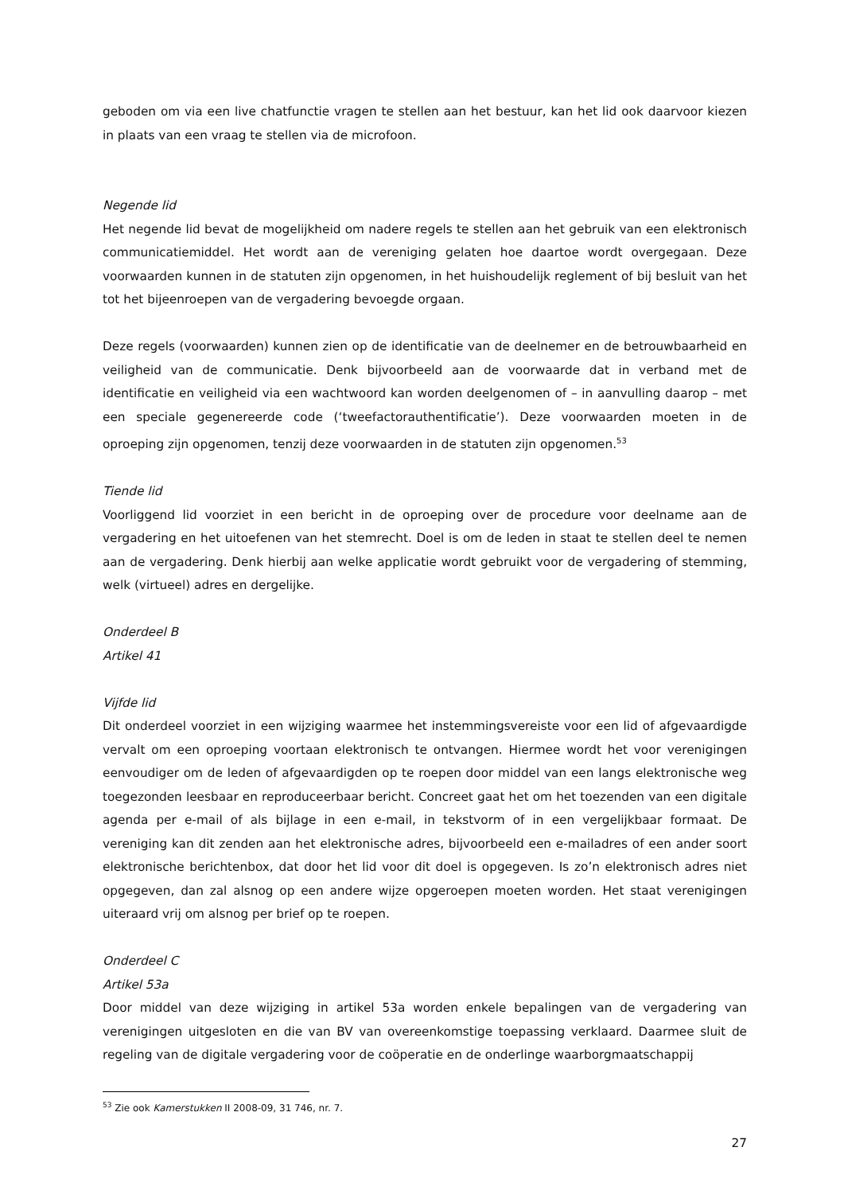geboden om via een live chatfunctie vragen te stellen aan het bestuur, kan het lid ook daarvoor kiezen in plaats van een vraag te stellen via de microfoon.
Negende lid
Het negende lid bevat de mogelijkheid om nadere regels te stellen aan het gebruik van een elektronisch communicatiemiddel. Het wordt aan de vereniging gelaten hoe daartoe wordt overgegaan. Deze voorwaarden kunnen in de statuten zijn opgenomen, in het huishoudelijk reglement of bij besluit van het tot het bijeenroepen van de vergadering bevoegde orgaan.
Deze regels (voorwaarden) kunnen zien op de identificatie van de deelnemer en de betrouwbaarheid en veiligheid van de communicatie. Denk bijvoorbeeld aan de voorwaarde dat in verband met de identificatie en veiligheid via een wachtwoord kan worden deelgenomen of – in aanvulling daarop – met een speciale gegenereerde code (‘tweefactorauthentificatie’). Deze voorwaarden moeten in de oproeping zijn opgenomen, tenzij deze voorwaarden in de statuten zijn opgenomen.<sup>53</sup>
Tiende lid
Voorliggend lid voorziet in een bericht in de oproeping over de procedure voor deelname aan de vergadering en het uitoefenen van het stemrecht. Doel is om de leden in staat te stellen deel te nemen aan de vergadering. Denk hierbij aan welke applicatie wordt gebruikt voor de vergadering of stemming, welk (virtueel) adres en dergelijke.
Onderdeel B
Artikel 41
Vijfde lid
Dit onderdeel voorziet in een wijziging waarmee het instemmingsvereiste voor een lid of afgevaardigde vervalt om een oproeping voortaan elektronisch te ontvangen. Hiermee wordt het voor verenigingen eenvoudiger om de leden of afgevaardigden op te roepen door middel van een langs elektronische weg toegezonden leesbaar en reproduceerbaar bericht. Concreet gaat het om het toezenden van een digitale agenda per e-mail of als bijlage in een e-mail, in tekstvorm of in een vergelijkbaar formaat. De vereniging kan dit zenden aan het elektronische adres, bijvoorbeeld een e-mailadres of een ander soort elektronische berichtenbox, dat door het lid voor dit doel is opgegeven. Is zo’n elektronisch adres niet opgegeven, dan zal alsnog op een andere wijze opgeroepen moeten worden. Het staat verenigingen uiteraard vrij om alsnog per brief op te roepen.
Onderdeel C
Artikel 53a
Door middel van deze wijziging in artikel 53a worden enkele bepalingen van de vergadering van verenigingen uitgesloten en die van BV van overeenkomstige toepassing verklaard. Daarmee sluit de regeling van de digitale vergadering voor de coöperatie en de onderlinge waarborgmaatschappij
<sup>53</sup> Zie ook Kamerstukken II 2008-09, 31 746, nr. 7.
27